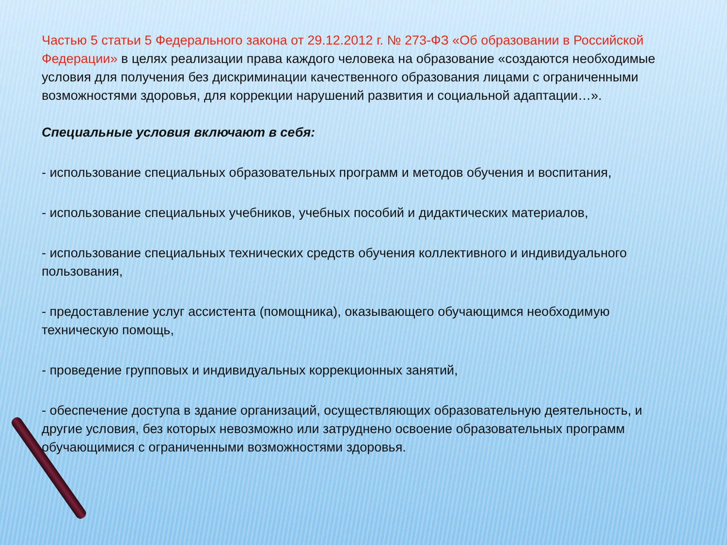Частью 5 статьи 5 Федерального закона от 29.12.2012 г. № 273-ФЗ «Об образовании в Российской Федерации» в целях реализации права каждого человека на образование «создаются необходимые условия для получения без дискриминации качественного образования лицами с ограниченными возможностями здоровья, для коррекции нарушений развития и социальной адаптации…».
Специальные условия включают в себя:
- использование специальных образовательных программ и методов обучения и воспитания,
- использование специальных учебников, учебных пособий и дидактических материалов,
- использование специальных технических средств обучения коллективного и индивидуального пользования,
- предоставление услуг ассистента (помощника), оказывающего обучающимся необходимую техническую помощь,
- проведение групповых и индивидуальных коррекционных занятий,
- обеспечение доступа в здание организаций, осуществляющих образовательную деятельность, и другие условия, без которых невозможно или затруднено освоение образовательных программ обучающимися с ограниченными возможностями здоровья.